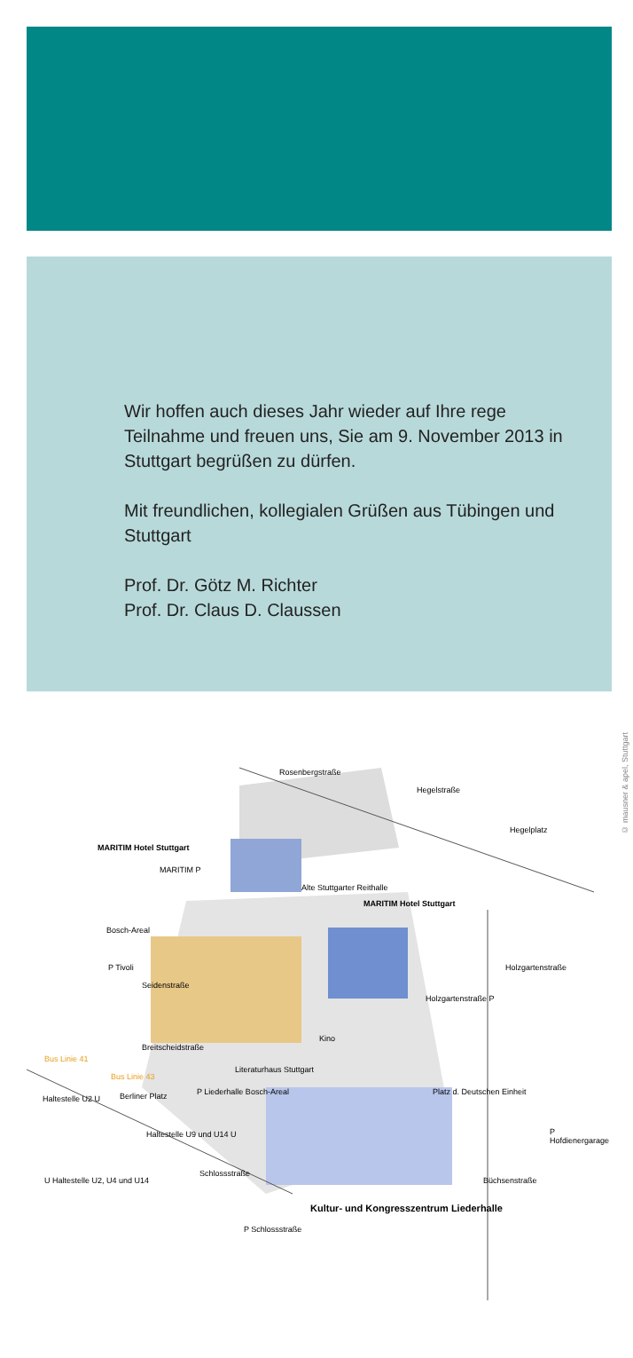Wir hoffen auch dieses Jahr wieder auf Ihre rege Teilnahme und freuen uns, Sie am 9. November 2013 in Stuttgart begrüßen zu dürfen.
Mit freundlichen, kollegialen Grüßen aus Tübingen und Stuttgart
Prof. Dr. Götz M. Richter
Prof. Dr. Claus D. Claussen
Rosenbergstraße
Hegelstraße
Hegelplatz
MARITIM Hotel Stuttgart
MARITIM P
Alte Stuttgarter Reithalle
MARITIM Hotel Stuttgart
Bosch-Areal
P Tivoli
Holzgartenstraße P
Seidenstraße
Holzgartenstraße
Kino
Breitscheidstraße
Literaturhaus Stuttgart
Bus Linie 41
Bus Linie 43
Haltestelle U2 U Berliner Platz P Liederhalle Bosch-Areal Platz d. Deutschen Einheit
Haltestelle U9 und U14 U P Hofdienergarage
Schlossstraße
U Haltestelle U2, U4 und U14
Kultur- und Kongresszentrum Liederhalle
Büchsenstraße
P Schlossstraße
© mausner & apel, Stuttgart